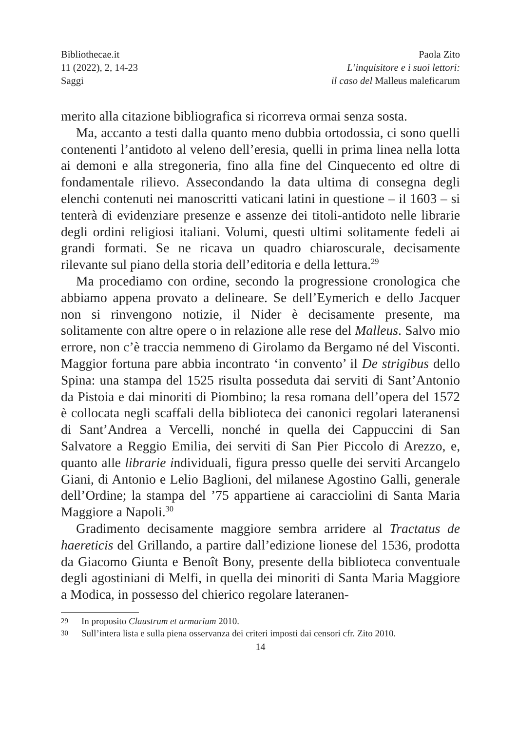Bibliothecae.it
11 (2022), 2, 14-23
Saggi
Paola Zito
L’inquisitore e i suoi lettori:
il caso del Malleus maleficarum
merito alla citazione bibliografica si ricorreva ormai senza sosta.
Ma, accanto a testi dalla quanto meno dubbia ortodossia, ci sono quelli contenenti l’antidoto al veleno dell’eresia, quelli in prima linea nella lotta ai demoni e alla stregoneria, fino alla fine del Cinquecento ed oltre di fondamentale rilievo. Assecondando la data ultima di consegna degli elenchi contenuti nei manoscritti vaticani latini in questione – il 1603 – si tenterà di evidenziare presenze e assenze dei titoli-antidoto nelle librarie degli ordini religiosi italiani. Volumi, questi ultimi solitamente fedeli ai grandi formati. Se ne ricava un quadro chiaroscurale, decisamente rilevante sul piano della storia dell’editoria e della lettura.<sup>29</sup>
Ma procediamo con ordine, secondo la progressione cronologica che abbiamo appena provato a delineare. Se dell’Eymerich e dello Jacquer non si rinvengono notizie, il Nider è decisamente presente, ma solitamente con altre opere o in relazione alle rese del Malleus. Salvo mio errore, non c’è traccia nemmeno di Girolamo da Bergamo né del Visconti. Maggior fortuna pare abbia incontrato ‘in convento’ il De strigibus dello Spina: una stampa del 1525 risulta posseduta dai serviti di Sant’Antonio da Pistoia e dai minoriti di Piombino; la resa romana dell’opera del 1572 è collocata negli scaffali della biblioteca dei canonici regolari lateranensi di Sant’Andrea a Vercelli, nonché in quella dei Cappuccini di San Salvatore a Reggio Emilia, dei serviti di San Pier Piccolo di Arezzo, e, quanto alle librarie individuali, figura presso quelle dei serviti Arcangelo Giani, di Antonio e Lelio Baglioni, del milanese Agostino Galli, generale dell’Ordine; la stampa del ’75 appartiene ai caracciolini di Santa Maria Maggiore a Napoli.<sup>30</sup>
Gradimento decisamente maggiore sembra arridere al Tractatus de haereticis del Grillando, a partire dall’edizione lionese del 1536, prodotta da Giacomo Giunta e Benoît Bony, presente della biblioteca conventuale degli agostiniani di Melfi, in quella dei minoriti di Santa Maria Maggiore a Modica, in possesso del chierico regolare lateranen-
29 In proposito Claustrum et armarium 2010.
30 Sull’intera lista e sulla piena osservanza dei criteri imposti dai censori cfr. Zito 2010.
14